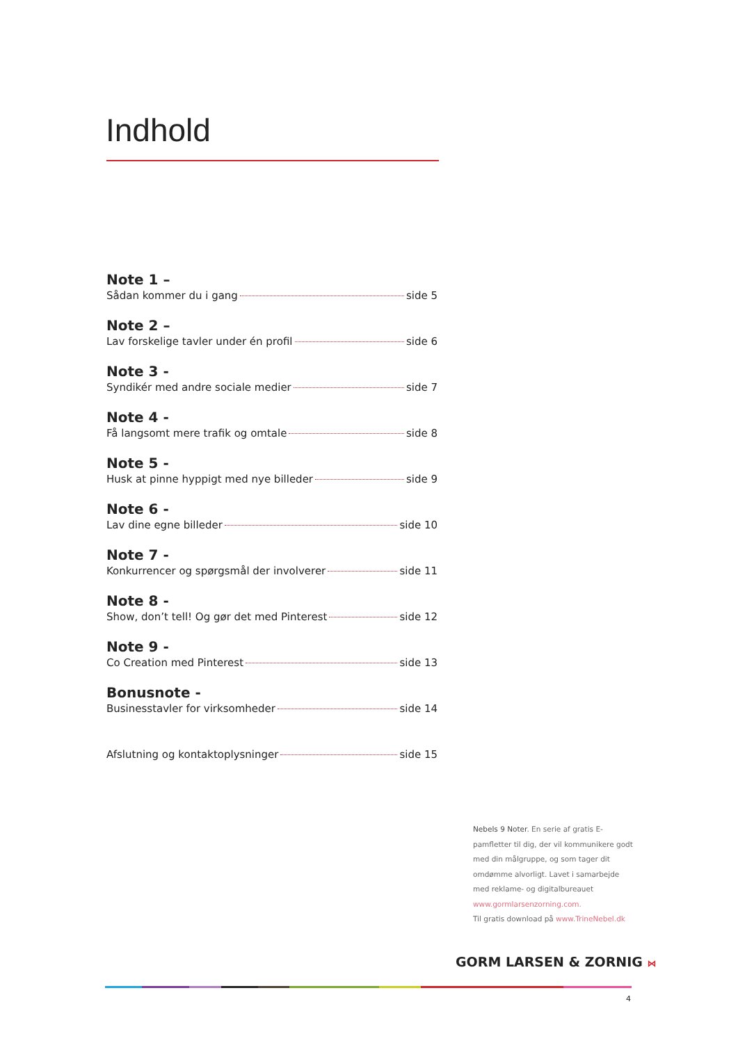Indhold
Note 1 –
Sådan kommer du i gang side 5
Note 2 –
Lav forskelige tavler under én profil side 6
Note 3 -
Syndikér med andre sociale medier side 7
Note 4 -
Få langsomt mere trafik og omtale side 8
Note 5 -
Husk at pinne hyppigt med nye billeder side 9
Note 6 -
Lav dine egne billeder side 10
Note 7 -
Konkurrencer og spørgsmål der involverer side 11
Note 8 -
Show, don’t tell! Og gør det med Pinterest side 12
Note 9 -
Co Creation med Pinterest side 13
Bonusnote -
Businesstavler for virksomheder side 14
Afslutning og kontaktoplysninger side 15
Nebels 9 Noter. En serie af gratis E-pamfletter til dig, der vil kommunikere godt med din målgruppe, og som tager dit omdømme alvorligt. Lavet i samarbejde med reklame- og digitalbureauet www.gormlarsenzorning.com.
Til gratis download på www.TrineNebel.dk
GORM LARSEN & ZORNIG ⋈
4